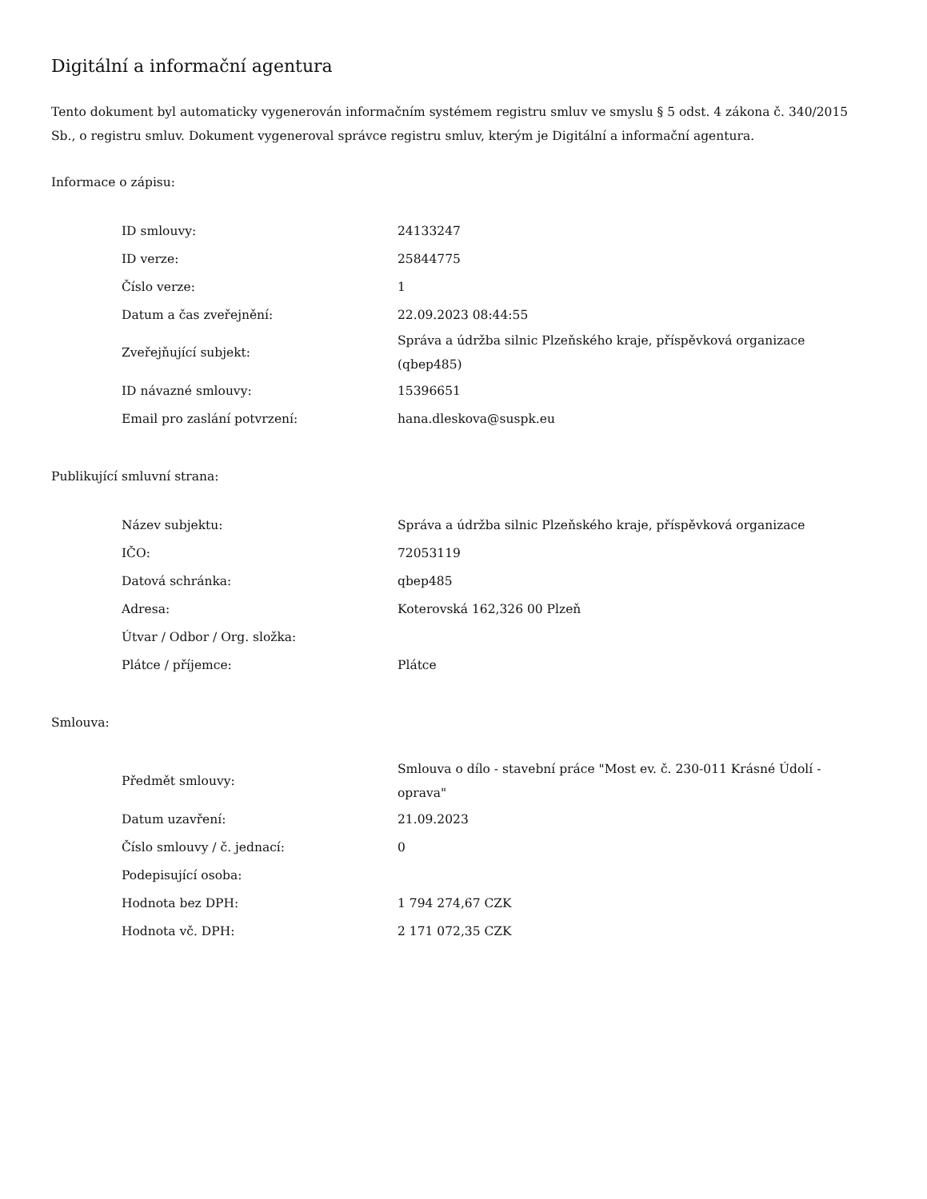Digitální a informační agentura
Tento dokument byl automaticky vygenerován informačním systémem registru smluv ve smyslu § 5 odst. 4 zákona č. 340/2015 Sb., o registru smluv. Dokument vygeneroval správce registru smluv, kterým je Digitální a informační agentura.
Informace o zápisu:
| ID smlouvy: | 24133247 |
| ID verze: | 25844775 |
| Číslo verze: | 1 |
| Datum a čas zveřejnění: | 22.09.2023 08:44:55 |
| Zveřejňující subjekt: | Správa a údržba silnic Plzeňského kraje, příspěvková organizace (qbep485) |
| ID návazné smlouvy: | 15396651 |
| Email pro zaslání potvrzení: | hana.dleskova@suspk.eu |
Publikující smluvní strana:
| Název subjektu: | Správa a údržba silnic Plzeňského kraje, příspěvková organizace |
| IČO: | 72053119 |
| Datová schránka: | qbep485 |
| Adresa: | Koterovská 162,326 00 Plzeň |
| Útvar / Odbor / Org. složka: | |
| Plátce / příjemce: | Plátce |
Smlouva:
| Předmět smlouvy: | Smlouva o dílo - stavební práce "Most ev. č. 230-011 Krásné Údolí - oprava" |
| Datum uzavření: | 21.09.2023 |
| Číslo smlouvy / č. jednací: | 0 |
| Podepisující osoba: | |
| Hodnota bez DPH: | 1 794 274,67 CZK |
| Hodnota vč. DPH: | 2 171 072,35 CZK |